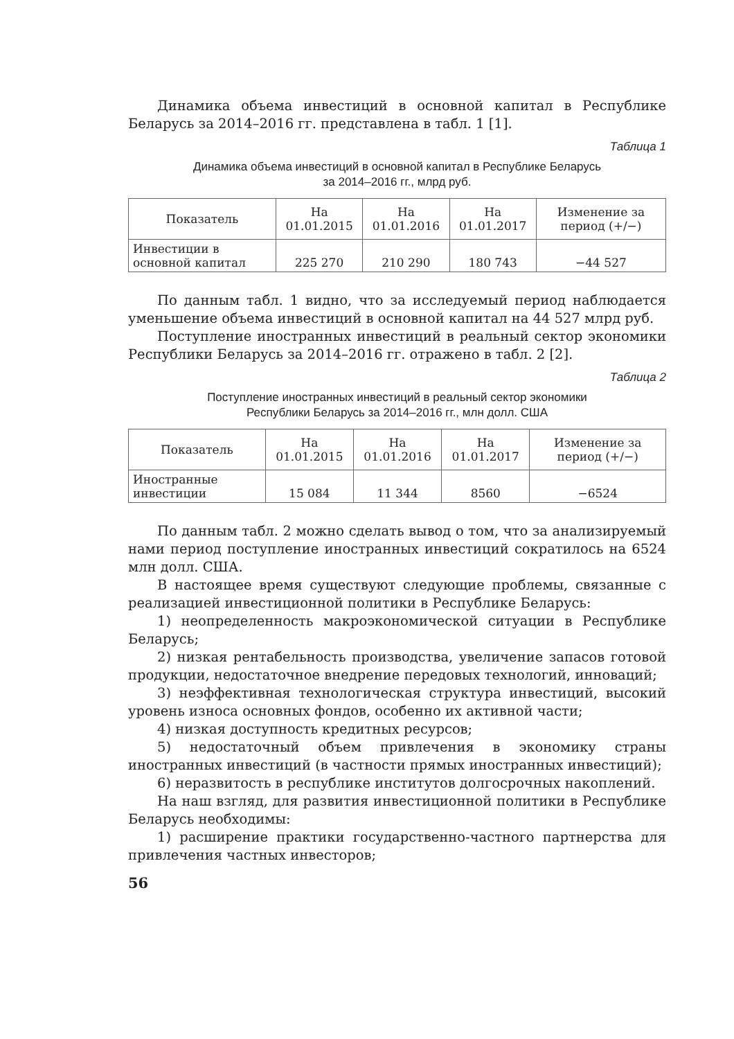Динамика объема инвестиций в основной капитал в Республике Беларусь за 2014–2016 гг. представлена в табл. 1 [1].
Таблица 1
Динамика объема инвестиций в основной капитал в Республике Беларусь
за 2014–2016 гг., млрд руб.
| Показатель | На 01.01.2015 | На 01.01.2016 | На 01.01.2017 | Изменение за период (+/−) |
| --- | --- | --- | --- | --- |
| Инвестиции в основной капитал | 225 270 | 210 290 | 180 743 | −44 527 |
По данным табл. 1 видно, что за исследуемый период наблюдается уменьшение объема инвестиций в основной капитал на 44 527 млрд руб.
Поступление иностранных инвестиций в реальный сектор экономики Республики Беларусь за 2014–2016 гг. отражено в табл. 2 [2].
Таблица 2
Поступление иностранных инвестиций в реальный сектор экономики
Республики Беларусь за 2014–2016 гг., млн долл. США
| Показатель | На 01.01.2015 | На 01.01.2016 | На 01.01.2017 | Изменение за период (+/−) |
| --- | --- | --- | --- | --- |
| Иностранные инвестиции | 15 084 | 11 344 | 8560 | −6524 |
По данным табл. 2 можно сделать вывод о том, что за анализируемый нами период поступление иностранных инвестиций сократилось на 6524 млн долл. США.
В настоящее время существуют следующие проблемы, связанные с реализацией инвестиционной политики в Республике Беларусь:
1) неопределенность макроэкономической ситуации в Республике Беларусь;
2) низкая рентабельность производства, увеличение запасов готовой продукции, недостаточное внедрение передовых технологий, инноваций;
3) неэффективная технологическая структура инвестиций, высокий уровень износа основных фондов, особенно их активной части;
4) низкая доступность кредитных ресурсов;
5) недостаточный объем привлечения в экономику страны иностранных инвестиций (в частности прямых иностранных инвестиций);
6) неразвитость в республике институтов долгосрочных накоплений.
На наш взгляд, для развития инвестиционной политики в Республике Беларусь необходимы:
1) расширение практики государственно-частного партнерства для привлечения частных инвесторов;
56